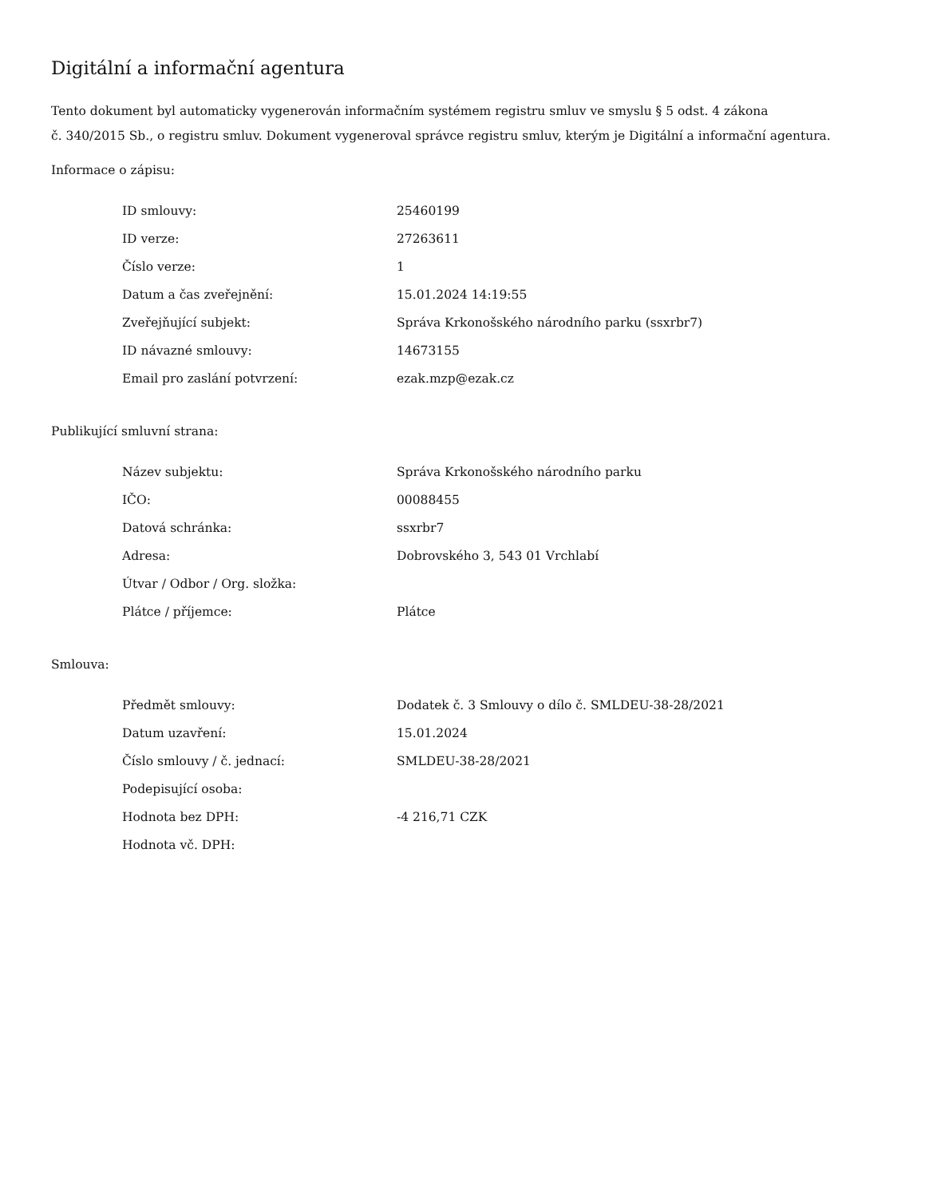Digitální a informační agentura
Tento dokument byl automaticky vygenerován informačním systémem registru smluv ve smyslu § 5 odst. 4 zákona
č. 340/2015 Sb., o registru smluv. Dokument vygeneroval správce registru smluv, kterým je Digitální a informační agentura.
Informace o zápisu:
| ID smlouvy: | 25460199 |
| ID verze: | 27263611 |
| Číslo verze: | 1 |
| Datum a čas zveřejnění: | 15.01.2024 14:19:55 |
| Zveřejňující subjekt: | Správa Krkonošského národního parku (ssxrbr7) |
| ID návazné smlouvy: | 14673155 |
| Email pro zaslání potvrzení: | ezak.mzp@ezak.cz |
Publikující smluvní strana:
| Název subjektu: | Správa Krkonošského národního parku |
| IČO: | 00088455 |
| Datová schránka: | ssxrbr7 |
| Adresa: | Dobrovského 3, 543 01 Vrchlabí |
| Útvar / Odbor / Org. složka: | |
| Plátce / příjemce: | Plátce |
Smlouva:
| Předmět smlouvy: | Dodatek č. 3 Smlouvy o dílo č. SMLDEU-38-28/2021 |
| Datum uzavření: | 15.01.2024 |
| Číslo smlouvy / č. jednací: | SMLDEU-38-28/2021 |
| Podepisující osoba: | |
| Hodnota bez DPH: | -4 216,71 CZK |
| Hodnota vč. DPH: | |